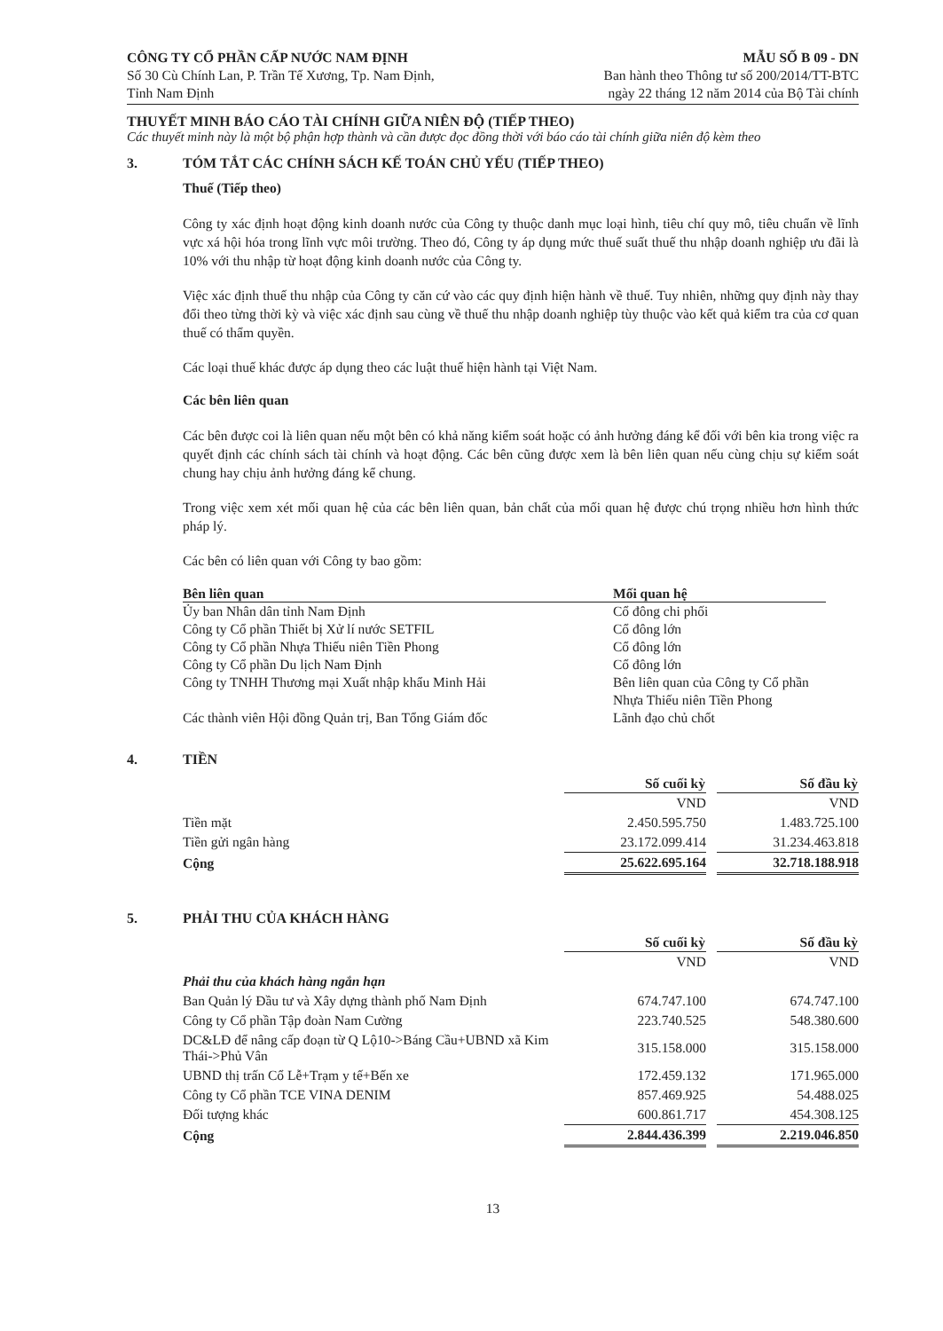CÔNG TY CỔ PHẦN CẤP NƯỚC NAM ĐỊNH
Số 30 Cù Chính Lan, P. Trần Tế Xương, Tp. Nam Định,
Tỉnh Nam Định
MẪU SỐ B 09 - DN
Ban hành theo Thông tư số 200/2014/TT-BTC
ngày 22 tháng 12 năm 2014 của Bộ Tài chính
THUYẾT MINH BÁO CÁO TÀI CHÍNH GIỮA NIÊN ĐỘ (TIẾP THEO)
Các thuyết minh này là một bộ phận hợp thành và cần được đọc đồng thời với báo cáo tài chính giữa niên độ kèm theo
3. TÓM TẮT CÁC CHÍNH SÁCH KẾ TOÁN CHỦ YẾU (TIẾP THEO)
Thuế (Tiếp theo)
Công ty xác định hoạt động kinh doanh nước của Công ty thuộc danh mục loại hình, tiêu chí quy mô, tiêu chuẩn về lĩnh vực xá hội hóa trong lĩnh vực môi trường. Theo đó, Công ty áp dụng mức thuế suất thuế thu nhập doanh nghiệp ưu đãi là 10% với thu nhập từ hoạt động kinh doanh nước của Công ty.
Việc xác định thuế thu nhập của Công ty căn cứ vào các quy định hiện hành về thuế. Tuy nhiên, những quy định này thay đổi theo từng thời kỳ và việc xác định sau cùng về thuế thu nhập doanh nghiệp tùy thuộc vào kết quả kiểm tra của cơ quan thuế có thẩm quyền.
Các loại thuế khác được áp dụng theo các luật thuế hiện hành tại Việt Nam.
Các bên liên quan
Các bên được coi là liên quan nếu một bên có khả năng kiểm soát hoặc có ảnh hưởng đáng kể đối với bên kia trong việc ra quyết định các chính sách tài chính và hoạt động. Các bên cũng được xem là bên liên quan nếu cùng chịu sự kiểm soát chung hay chịu ảnh hưởng đáng kể chung.
Trong việc xem xét mối quan hệ của các bên liên quan, bản chất của mối quan hệ được chú trọng nhiều hơn hình thức pháp lý.
Các bên có liên quan với Công ty bao gồm:
| Bên liên quan | Mối quan hệ |
| --- | --- |
| Ủy ban Nhân dân tỉnh Nam Định | Cổ đông chi phối |
| Công ty Cổ phần Thiết bị Xử lí nước SETFIL | Cổ đông lớn |
| Công ty Cổ phần Nhựa Thiếu niên Tiền Phong | Cổ đông lớn |
| Công ty Cổ phần Du lịch Nam Định | Cổ đông lớn |
| Công ty TNHH Thương mại Xuất nhập khẩu Minh Hải | Bên liên quan của Công ty Cổ phần Nhựa Thiếu niên Tiền Phong |
| Các thành viên Hội đồng Quản trị, Ban Tổng Giám đốc | Lãnh đạo chủ chốt |
4. TIỀN
| | Số cuối kỳ | | Số đầu kỳ |
| | VND | | VND |
| Tiền mặt | 2.450.595.750 | | 1.483.725.100 |
| Tiền gửi ngân hàng | 23.172.099.414 | | 31.234.463.818 |
| Cộng | 25.622.695.164 | | 32.718.188.918 |
5. PHẢI THU CỦA KHÁCH HÀNG
| | Số cuối kỳ | | Số đầu kỳ |
| | VND | | VND |
| Phải thu của khách hàng ngắn hạn | | | |
| Ban Quản lý Đầu tư và Xây dựng thành phố Nam Định | 674.747.100 | | 674.747.100 |
| Công ty Cổ phần Tập đoàn Nam Cường | 223.740.525 | | 548.380.600 |
| DC&LĐ để nâng cấp đoạn từ Q Lộ10->Báng Cầu+UBND xã Kim Thái->Phủ Vân | 315.158.000 | | 315.158.000 |
| UBND thị trấn Cổ Lễ+Trạm y tế+Bến xe | 172.459.132 | | 171.965.000 |
| Công ty Cổ phần TCE VINA DENIM | 857.469.925 | | 54.488.025 |
| Đối tượng khác | 600.861.717 | | 454.308.125 |
| Cộng | 2.844.436.399 | | 2.219.046.850 |
13